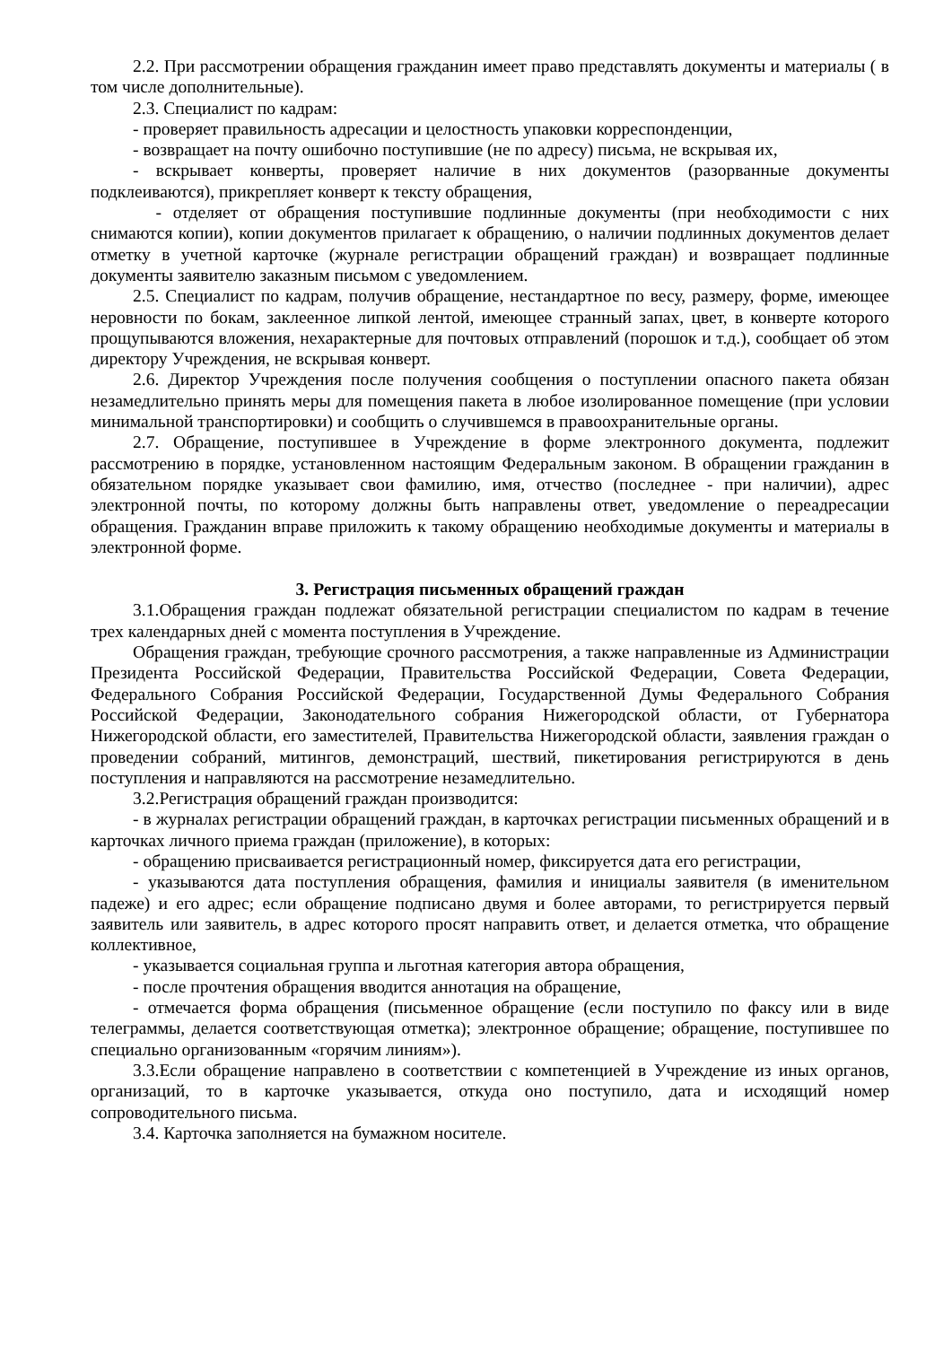2.2. При рассмотрении обращения гражданин имеет право представлять документы и материалы ( в том числе дополнительные).
2.3. Специалист по кадрам:
- проверяет правильность адресации и целостность упаковки корреспонденции,
- возвращает на почту ошибочно поступившие (не по адресу) письма, не вскрывая их,
- вскрывает конверты, проверяет наличие в них документов (разорванные документы подклеиваются), прикрепляет конверт к тексту обращения,
- отделяет от обращения поступившие подлинные документы (при необходимости с них снимаются копии), копии документов прилагает к обращению, о наличии подлинных документов делает отметку в учетной карточке (журнале регистрации обращений граждан) и возвращает подлинные документы заявителю заказным письмом с уведомлением.
2.5. Специалист по кадрам, получив обращение, нестандартное по весу, размеру, форме, имеющее неровности по бокам, заклеенное липкой лентой, имеющее странный запах, цвет, в конверте которого прощупываются вложения, нехарактерные для почтовых отправлений (порошок и т.д.), сообщает об этом директору Учреждения, не вскрывая конверт.
2.6. Директор Учреждения после получения сообщения о поступлении опасного пакета обязан незамедлительно принять меры для помещения пакета в любое изолированное помещение (при условии минимальной транспортировки) и сообщить о случившемся в правоохранительные органы.
2.7. Обращение, поступившее в Учреждение в форме электронного документа, подлежит рассмотрению в порядке, установленном настоящим Федеральным законом. В обращении гражданин в обязательном порядке указывает свои фамилию, имя, отчество (последнее - при наличии), адрес электронной почты, по которому должны быть направлены ответ, уведомление о переадресации обращения. Гражданин вправе приложить к такому обращению необходимые документы и материалы в электронной форме.
3. Регистрация письменных обращений граждан
3.1.Обращения граждан подлежат обязательной регистрации специалистом по кадрам в течение трех календарных дней с момента поступления в Учреждение.
Обращения граждан, требующие срочного рассмотрения, а также направленные из Администрации Президента Российской Федерации, Правительства Российской Федерации, Совета Федерации, Федерального Собрания Российской Федерации, Государственной Думы Федерального Собрания Российской Федерации, Законодательного собрания Нижегородской области, от Губернатора Нижегородской области, его заместителей, Правительства Нижегородской области, заявления граждан о проведении собраний, митингов, демонстраций, шествий, пикетирования регистрируются в день поступления и направляются на рассмотрение незамедлительно.
3.2.Регистрация обращений граждан производится:
- в журналах регистрации обращений граждан, в карточках регистрации письменных обращений и в карточках личного приема граждан (приложение), в которых:
- обращению присваивается регистрационный номер, фиксируется дата его регистрации,
- указываются дата поступления обращения, фамилия и инициалы заявителя (в именительном падеже) и его адрес; если обращение подписано двумя и более авторами, то регистрируется первый заявитель или заявитель, в адрес которого просят направить ответ, и делается отметка, что обращение коллективное,
- указывается социальная группа и льготная категория автора обращения,
- после прочтения обращения вводится аннотация на обращение,
- отмечается форма обращения (письменное обращение (если поступило по факсу или в виде телеграммы, делается соответствующая отметка); электронное обращение; обращение, поступившее по специально организованным «горячим линиям»).
3.3.Если обращение направлено в соответствии с компетенцией в Учреждение из иных органов, организаций, то в карточке указывается, откуда оно поступило, дата и исходящий номер сопроводительного письма.
3.4. Карточка заполняется на бумажном носителе.